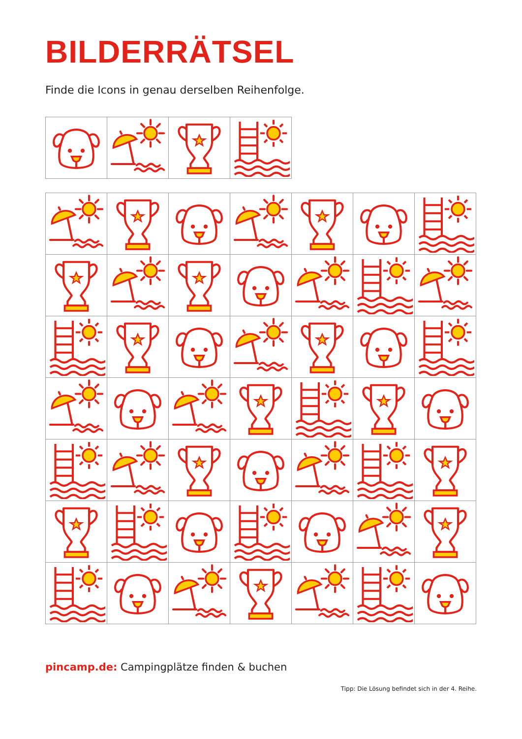BILDERRÄTSEL
Finde die Icons in genau derselben Reihenfolge.
pincamp.de: Campingplätze finden & buchen
Tipp: Die Lösung befindet sich in der 4. Reihe.